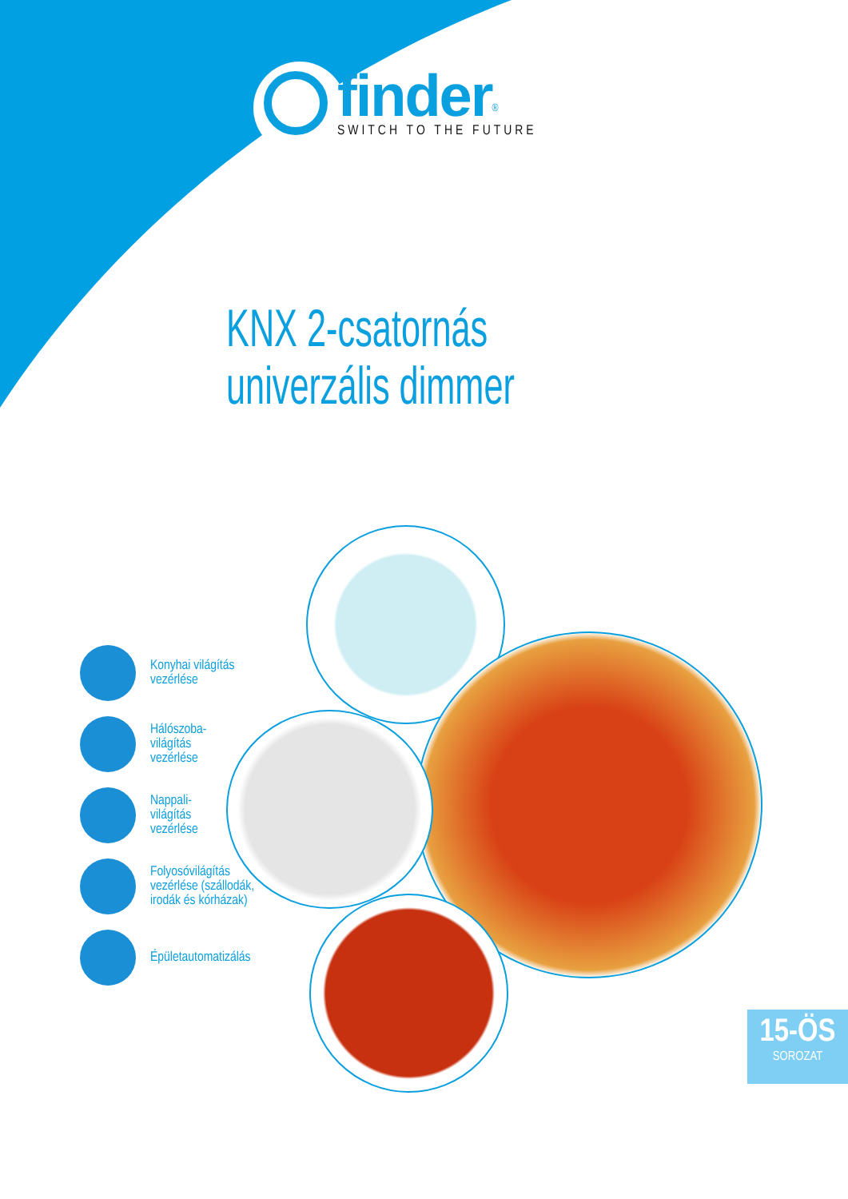finder<sup>®</sup>
SWITCH TO THE FUTURE
KNX 2-csatornás
univerzális dimmer
Konyhai világítás
vezérlése
Hálószoba-
világítás
vezérlése
Nappali-
világítás
vezérlése
Folyosóvilágítás
vezérlése (szállodák,
irodák és kórházak)
Épületautomatizálás
15-ÖS
SOROZAT